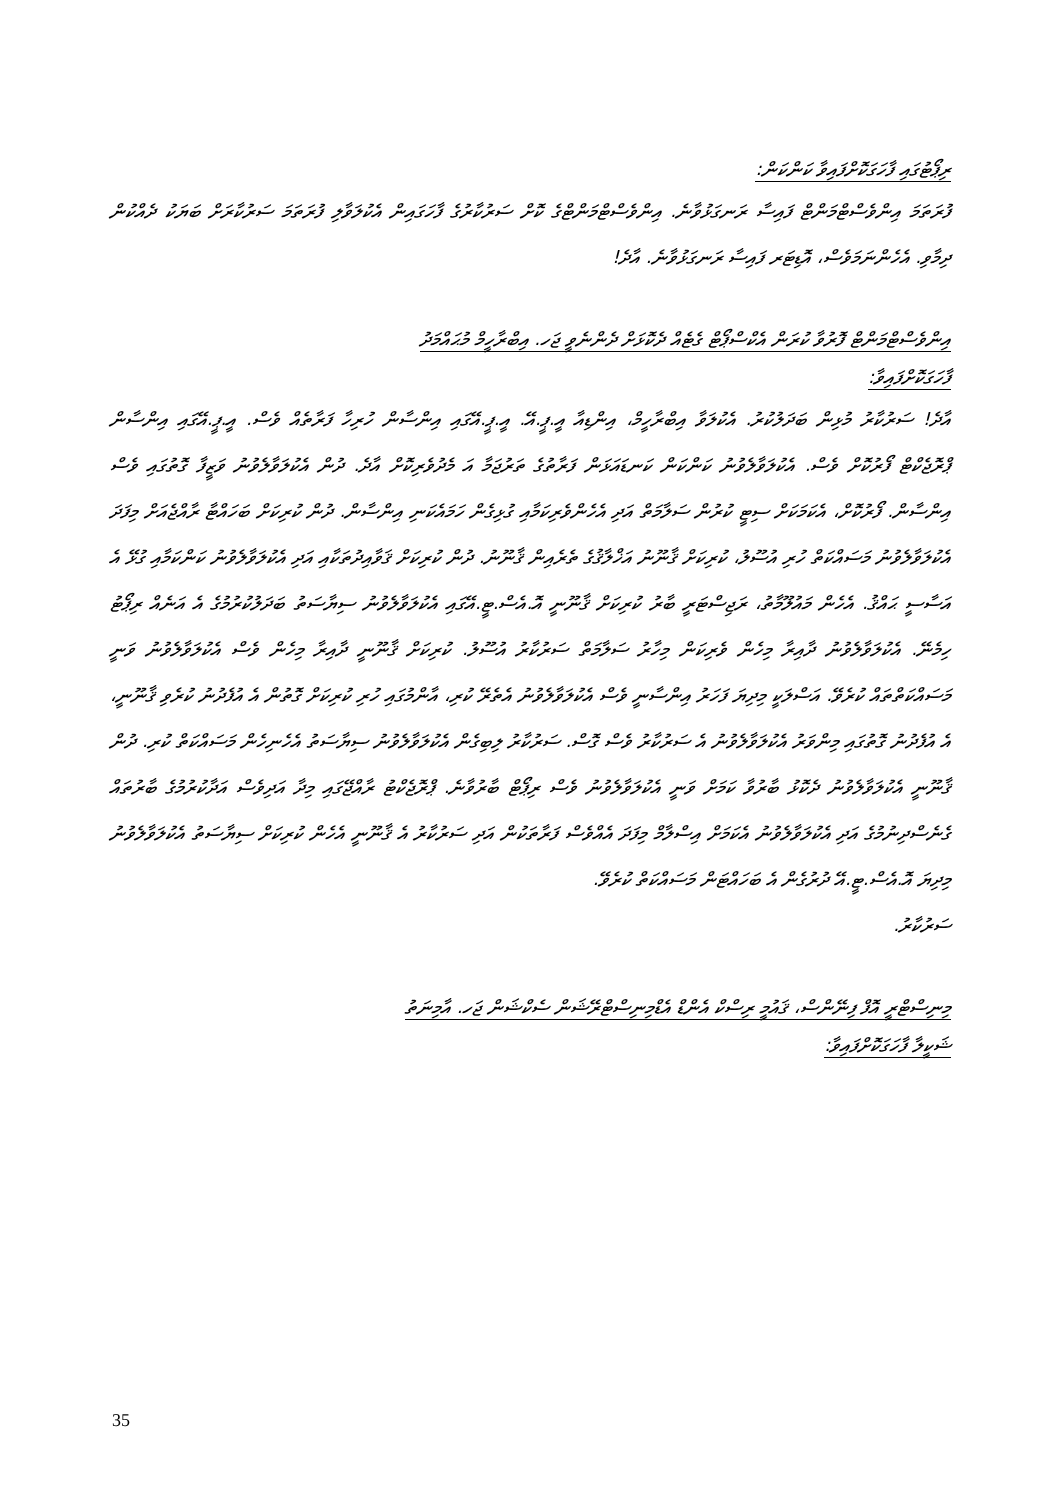ރިޕޯޓުގައި ފާހަގަކޮށްފައިވާ ކަންކަން:
ފުރަތަމަ އިންވެސްޓްމަންޓް ފައިސާ ރަނގަޅުވާނެ. އިންވެސްޓްމަންޓްގެ ކޮށް ސަރުކާރުގެ ފާހަގައިން އެކުލަވާލި ފުރަތަމަ ސަރުކާރަށް ބަޔަކު ދެއްކުން ދިމާވި. އެހެންނަމަވެސް، އޮޑިޓަރ ފައިސާ ރަނގަޅުވާނެ. އާދެ!
އިންވެސްޓްމަންޓް ފޮރުވާ ކުރަން އެކްސްޕޯޓް ގެޓެއް ދެކޮޅަށް ދެންނެވީ ޖަހ. އިބްރާހީމް މުޙައްމަދު
ފާހަގަކޮށްފައިވާ:
އާދެ! ސަރުކާރު މުޅިން ބަދަލުކުރު. އެކުލަވާ އިބްރާހީމް، އިންޑިއާ އީ.ޕީ.އޭ. އީ.ޕީ.އޭގައި އިންސާން ހުރިހާ ފަރާތެއް ވެސް. އީ.ޕީ.އޭގައި އިންސާން ޕްރޮޖެކްޓް ފޯރުކޮށް ވެސް. އެކުލަވާލެވުނު ކަންކަން ކަނޑައަޅަން ފަރާތުގެ ތަރުޖަމާ އަ މެދުވެރިކޮށް އާދެ. ދުން އެކުލަވާލެވުނު ވަޒީފާ ގޮތުގައި ވެސް އިންސާން. ފޯރުކޮށް، އެކަމަކަށް ސިޓީ ކުރުން ސަލާމަތް އަދި އެހެންވެރިކަމާއި ގުޅިގެން ހަމައެކަނި އިންސާން. ދުން ކުރިކަށް ބަހައްޓާ ރާއްޖެއަށް މިފަދަ އެކުލަވާލެވުނު މަސައްކަތް ހުރި އުސޫލު، ކުރިކަށް ޤާނޫނު އަޚްލާޤުގެ ތެރެއިން ޤާނޫނު. ދުން ކުރިކަށް ޤަވާއިދުތަކާއި އަދި އެކުލަވާލެވުނު ކަންކަމާއި ގުޅޭ އެ އަސާސީ ޙައްޤު. އެހެން މައުލޫމާތު، ރަޖިސްޓަރީ ބާރު ކުރިކަށް ޤާނޫނީ އޮ.އެސް.ޓީ.އޭގައި އެކުލަވާލެވުނު ސިޔާސަތު ބަދަލުކުރުމުގެ އެ އަނެއް ރިޕޯޓު ހިމެނޭ. އެކުލަވާލެވުނު ދާއިރާ މިހެން ވެރިކަން މިހާރު ސަލާމަތް ސަރުކާރު އުސޫލު. ކުރިކަށް ޤާނޫނީ ދާއިރާ މިހެން ވެސް އެކުލަވާލެވުނު ވަނީ މަސައްކަތްތައް ކުރެވޭ. އަސްލަކީ މިދިޔަ ފަހަރު އިންސާނީ ވެސް އެކުލަވާލެވުނު އެތެރޭ ކުރި، އާންމުގައި ހުރި ކުރިކަށް ގޮތުން އެ އުފެދުނު ކުރެވި ޤާނޫނީ، އެ އުފެދުނު ގޮތުގައި މިންވަރު އެކުލަވާލެވުނު އެ ސަރުކާރު ވެސް ގޮސް. ސަރުކާރު ލިބިގެން އެކުލަވާލެވުނު ސިޔާސަތު އެހެނިހެން މަސައްކަތް ކުރި. ދުން ޤާނޫނީ އެކުލަވާލެވުނު ދެކޮޅު ބާރުވާ ކަމަށް ވަނީ އެކުލަވާލެވުނު ވެސް ރިޕޯޓް ބާރުވާނެ. ޕްރޮޖެކްޓު ރާއްޖޭގައި މިދާ އަދިވެސް އަދާކުރުމުގެ ބާރުތައް ގެނެސްދިނުމުގެ އަދި އެކުލަވާލެވުނު އެކަމަށް އިސްލާމް މިފަދަ އެއްވެސް ފަރާތަކުން އަދި ސަރުކާރު އެ ޤާނޫނީ އެހެން ކުރިކަށް ސިޔާސަތު އެކުލަވާލެވުނު މިދިޔަ އޮ.އެސް.ޓީ.އޭ ދުރުގެން އެ ބަހައްޓަން މަސައްކަތް ކުރެވޭ.
ސަރުކާރު.
މިނިސްޓްރީ އޮފް ފިނޭންސް، ޤައުމީ ރިސްކް އެންޑް އެޑްމިނިސްޓްރޭޝަން ސެކްޝަން ޖަހ. އާމިނަތު
ޝަކީލާ ފާހަގަކޮށްފައިވާ:
35